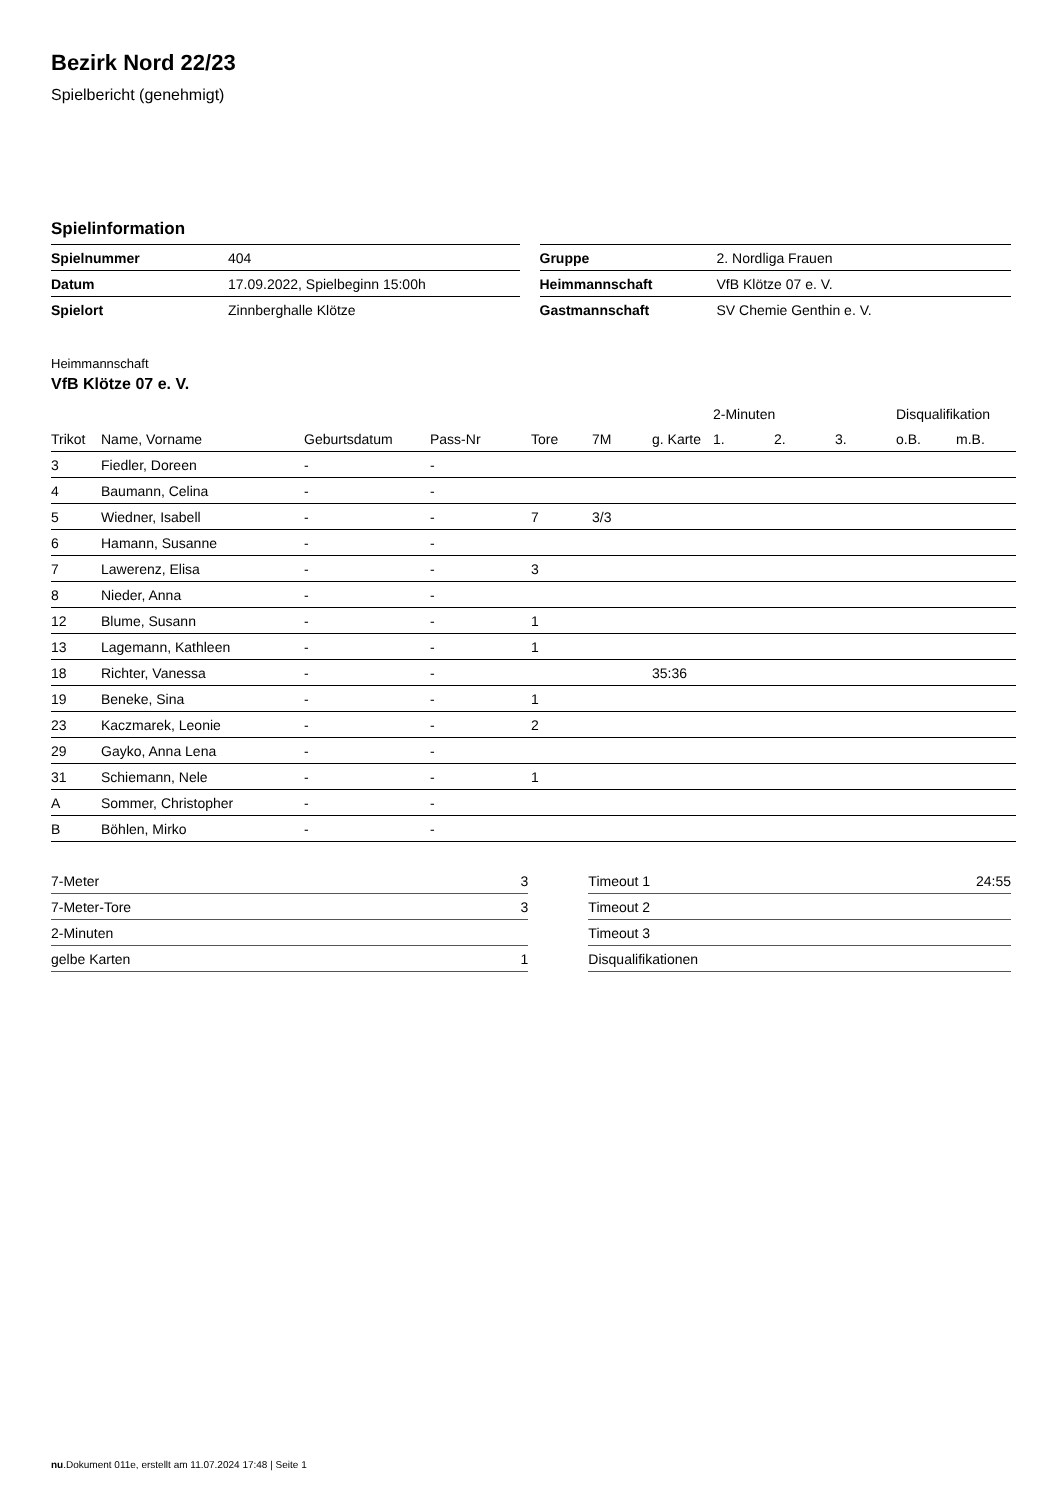Bezirk Nord 22/23
Spielbericht (genehmigt)
Spielinformation
| Spielnummer | 404 |
| Datum | 17.09.2022, Spielbeginn 15:00h |
| Spielort | Zinnberghalle Klötze |
| Gruppe | 2. Nordliga Frauen |
| Heimmannschaft | VfB Klötze 07 e. V. |
| Gastmannschaft | SV Chemie Genthin e. V. |
Heimmannschaft
VfB Klötze 07 e. V.
| | | | | | | | 2-Minuten | | | Disqualifikation | |
| --- | --- | --- | --- | --- | --- | --- | --- | --- | --- | --- | --- |
| Trikot | Name, Vorname | Geburtsdatum | Pass-Nr | Tore | 7M | g. Karte | 1. | 2. | 3. | o.B. | m.B. |
| 3 | Fiedler, Doreen | - | - | | | | | | | | |
| 4 | Baumann, Celina | - | - | | | | | | | | |
| 5 | Wiedner, Isabell | - | - | 7 | 3/3 | | | | | | |
| 6 | Hamann, Susanne | - | - | | | | | | | | |
| 7 | Lawerenz, Elisa | - | - | 3 | | | | | | | |
| 8 | Nieder, Anna | - | - | | | | | | | | |
| 12 | Blume, Susann | - | - | 1 | | | | | | | |
| 13 | Lagemann, Kathleen | - | - | 1 | | | | | | | |
| 18 | Richter, Vanessa | - | - | | | 35:36 | | | | | |
| 19 | Beneke, Sina | - | - | 1 | | | | | | | |
| 23 | Kaczmarek, Leonie | - | - | 2 | | | | | | | |
| 29 | Gayko, Anna Lena | - | - | | | | | | | | |
| 31 | Schiemann, Nele | - | - | 1 | | | | | | | |
| A | Sommer, Christopher | - | - | | | | | | | | |
| B | Böhlen, Mirko | - | - | | | | | | | | |
| 7-Meter | 3 |
| 7-Meter-Tore | 3 |
| 2-Minuten | |
| gelbe Karten | 1 |
| Timeout 1 | 24:55 |
| Timeout 2 | |
| Timeout 3 | |
| Disqualifikationen | |
nu.Dokument 011e, erstellt am 11.07.2024 17:48 | Seite 1